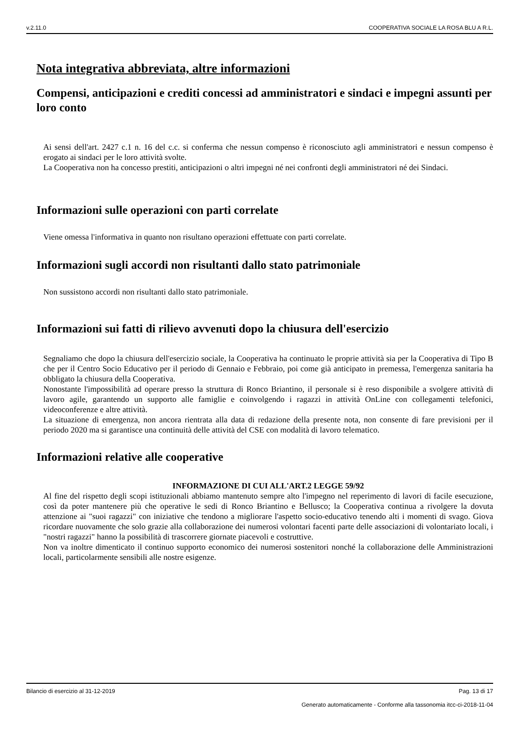v.2.11.0 COOPERATIVA SOCIALE LA ROSA BLU A R.L.
Nota integrativa abbreviata, altre informazioni
Compensi, anticipazioni e crediti concessi ad amministratori e sindaci e impegni assunti per loro conto
Ai sensi dell'art. 2427 c.1 n. 16 del c.c. si conferma che nessun compenso è riconosciuto agli amministratori e nessun compenso è erogato ai sindaci per le loro attività svolte.
La Cooperativa non ha concesso prestiti, anticipazioni o altri impegni né nei confronti degli amministratori né dei Sindaci.
Informazioni sulle operazioni con parti correlate
Viene omessa l'informativa in quanto non risultano operazioni effettuate con parti correlate.
Informazioni sugli accordi non risultanti dallo stato patrimoniale
Non sussistono accordi non risultanti dallo stato patrimoniale.
Informazioni sui fatti di rilievo avvenuti dopo la chiusura dell'esercizio
Segnaliamo che dopo la chiusura dell'esercizio sociale, la Cooperativa ha continuato le proprie attività sia per la Cooperativa di Tipo B che per il Centro Socio Educativo per il periodo di Gennaio e Febbraio, poi come già anticipato in premessa, l'emergenza sanitaria ha obbligato la chiusura della Cooperativa.
Nonostante l'impossibilità ad operare presso la struttura di Ronco Briantino, il personale si è reso disponibile a svolgere attività di lavoro agile, garantendo un supporto alle famiglie e coinvolgendo i ragazzi in attività OnLine con collegamenti telefonici, videoconferenze e altre attività.
La situazione di emergenza, non ancora rientrata alla data di redazione della presente nota, non consente di fare previsioni per il periodo 2020 ma si garantisce una continuità delle attività del CSE con modalità di lavoro telematico.
Informazioni relative alle cooperative
INFORMAZIONE DI CUI ALL'ART.2 LEGGE 59/92
Al fine del rispetto degli scopi istituzionali abbiamo mantenuto sempre alto l'impegno nel reperimento di lavori di facile esecuzione, così da poter mantenere più che operative le sedi di Ronco Briantino e Bellusco; la Cooperativa continua a rivolgere la dovuta attenzione ai "suoi ragazzi" con iniziative che tendono a migliorare l'aspetto socio-educativo tenendo alti i momenti di svago. Giova ricordare nuovamente che solo grazie alla collaborazione dei numerosi volontari facenti parte delle associazioni di volontariato locali, i "nostri ragazzi" hanno la possibilità di trascorrere giornate piacevoli e costruttive.
Non va inoltre dimenticato il continuo supporto economico dei numerosi sostenitori nonché la collaborazione delle Amministrazioni locali, particolarmente sensibili alle nostre esigenze.
Bilancio di esercizio al 31-12-2019 Pag. 13 di 17
Generato automaticamente - Conforme alla tassonomia itcc-ci-2018-11-04